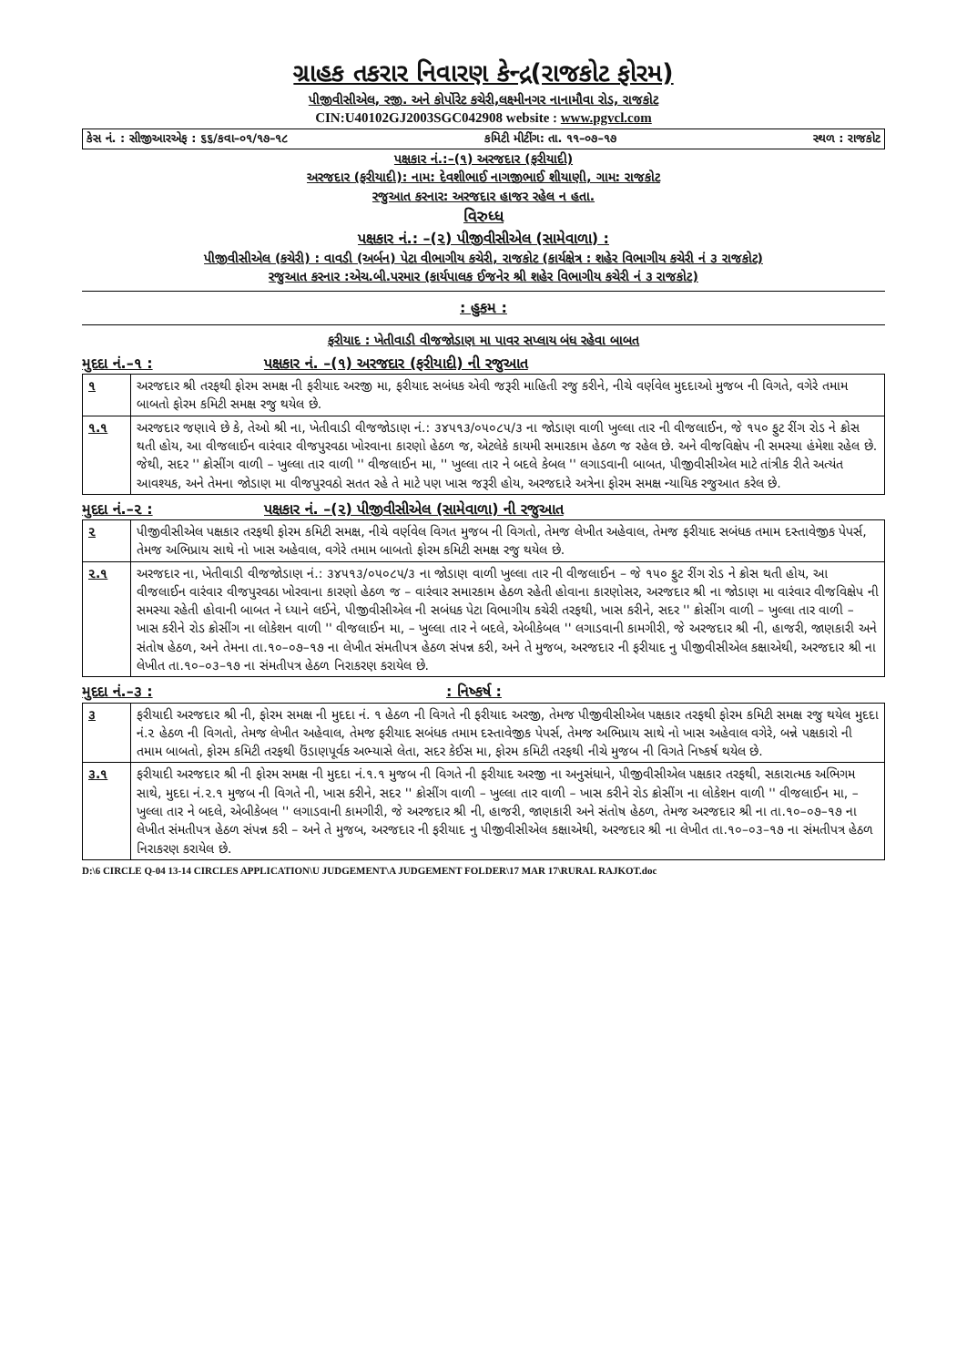ગ્રાહક તકરાર નિવારણ કેન્દ્ર(રાજકોટ ફોરમ)
પીજીવીસીએલ, રજી. અને કોર્પોરેટ કચેરી,લક્ષ્મીનગર નાનામૌવા રોડ, રાજકોટ
CIN:U40102GJ2003SGC042908 website : www.pgvcl.com
કેસ નં. : સીજીઆરએફ : ૬૬/કવા–૦૧/૧૭–૧૮ કમિટી મીટીંગ: તા. ૧૧–૦૭–૧૭ સ્થળ : રાજકોટ
પક્ષકાર નં.:–(૧) અરજદાર (ફરીયાદી)
અરજદાર (ફરીયાદી): નામ: દેવશીભાઈ નાગજીભાઈ શીયાણી, ગામ: રાજકોટ
રજુઆત કરનાર: અરજદાર હાજર રહેલ ન હતા.
વિરુધ્ધ
પક્ષકાર નં.: –(૨) પીજીવીસીએલ (સામેવાળા) :
પીજીવીસીએલ (કચેરી) : વાવડી (અર્બન) પેટા વીભાગીય કચેરી, રાજકોટ (કાર્યક્ષેત્ર : શહેર વિભાગીય કચેરી નં ૩ રાજકોટ)
રજુઆત કરનાર :એચ.બી.પરમાર (કાર્યપાલક ઈજનેર શ્રી શહેર વિભાગીય કચેરી નં ૩ રાજકોટ)
: હુકમ :
ફરીયાદ : ખેતીવાડી વીજજોડાણ મા પાવર સપ્લાય બંધ રહેવા બાબત
મુદદા નં.–૧ : પક્ષકાર નં. –(૧) અરજદાર (ફરીયાદી) ની રજુઆત
| ૧ | અરજદાર શ્રી તરફથી ફોરમ સમક્ષ ની ફરીયાદ અરજી મા, ફરીયાદ સબંધક એવી જરૂરી માહિતી રજુ કરીને, નીચે વર્ણવેલ મુદદાઓ મુજબ ની વિગતે, વગેરે તમામ બાબતો ફોરમ કમિટી સમક્ષ રજુ થયેલ છે. |
| ૧.૧ | અરજદાર જણાવે છે કે, તેઓ શ્રી ના, ખેતીવાડી વીજજોડાણ નં.: ૩૪૫૧૩/૦૫૦૮૫/૩ ના જોડાણ વાળી ખુલ્લા તાર ની વીજલાઈન, જે ૧૫૦ ફુટ રીંગ રોડ ને ક્રોસ થતી હોય, આ વીજલાઈન વારંવાર વીજપુરવઠા ખોરવાના કારણો હેઠળ જ, એટલેકે કાયમી સમારકામ હેઠળ જ રહેલ છે. અને વીજવિક્ષેપ ની સમસ્યા હંમેશા રહેલ છે. જેથી, સદર '' ક્રોસીંગ વાળી – ખુલ્લા તાર વાળી '' વીજલાઈન મા, '' ખુલ્લા તાર ને બદલે કેબલ '' લગાડવાની બાબત, પીજીવીસીએલ માટે તાંત્રીક રીતે અત્યંત આવશ્યક, અને તેમના જોડાણ મા વીજપુરવઠો સતત રહે તે માટે પણ ખાસ જરૂરી હોય, અરજદારે અત્રેના ફોરમ સમક્ષ ન્યાયિક રજુઆત કરેલ છે. |
મુદદા નં.–૨ : પક્ષકાર નં. –(૨) પીજીવીસીએલ (સામેવાળા) ની રજુઆત
| ૨ | પીજીવીસીએલ પક્ષકાર તરફથી ફોરમ કમિટી સમક્ષ, નીચે વર્ણવેલ વિગત મુજબ ની વિગતો, તેમજ લેખીત અહેવાલ, તેમજ ફરીયાદ સબંધક તમામ દસ્તાવેજીક પેપર્સ, તેમજ અભિપ્રાય સાથે નો ખાસ અહેવાલ, વગેરે તમામ બાબતો ફોરમ કમિટી સમક્ષ રજુ થયેલ છે. |
| ૨.૧ | અરજદાર ના, ખેતીવાડી વીજજોડાણ નં.: ૩૪૫૧૩/૦૫૦૮૫/૩ ના જોડાણ વાળી ખુલ્લા તાર ની વીજલાઈન – જે ૧૫૦ ફુટ રીંગ રોડ ને ક્રોસ થતી હોય, આ વીજલાઈન વારંવાર વીજપુરવઠા ખોરવાના કારણો હેઠળ જ – વારંવાર સમારકામ હેઠળ રહેતી હોવાના કારણોસર, અરજદાર શ્રી ના જોડાણ મા વારંવાર વીજવિક્ષેપ ની સમસ્યા રહેતી હોવાની બાબત ને ધ્યાને લઈને, પીજીવીસીએલ ની સબંધક પેટા વિભાગીય કચેરી તરફથી, ખાસ કરીને, સદર '' ક્રોસીંગ વાળી – ખુલ્લા તાર વાળી – ખાસ કરીને રોડ ક્રોસીંગ ના લોકેશન વાળી '' વીજલાઈન મા, – ખુલ્લા તાર ને બદલે, એબીકેબલ '' લગાડવાની કામગીરી, જે અરજદાર શ્રી ની, હાજરી, જાણકારી અને સંતોષ હેઠળ, અને તેમના તા.૧૦–૦૭–૧૭ ના લેખીત સંમતીપત્ર હેઠળ સંપન્ન કરી, અને તે મુજબ, અરજદાર ની ફરીયાદ નુ પીજીવીસીએલ કક્ષાએથી, અરજદાર શ્રી ના લેખીત તા.૧૦–૦૩–૧૭ ના સંમતીપત્ર હેઠળ નિરાકરણ કરાયેલ છે. |
મુદદા નં.–૩ : : નિષ્કર્ષ :
| ૩ | ફરીયાદી અરજદાર શ્રી ની, ફોરમ સમક્ષ ની મુદદા નં. ૧ હેઠળ ની વિગતે ની ફરીયાદ અરજી, તેમજ પીજીવીસીએલ પક્ષકાર તરફથી ફોરમ કમિટી સમક્ષ રજુ થયેલ મુદદા નં.૨ હેઠળ ની વિગતો, તેમજ લેખીત અહેવાલ, તેમજ ફરીયાદ સબંધક તમામ દસ્તાવેજીક પેપર્સ, તેમજ અભિપ્રાય સાથે નો ખાસ અહેવાલ વગેરે, બન્ને પક્ષકારો ની તમામ બાબતો, ફોરમ કમિટી તરફથી ઉંડાણપૂર્વક અભ્યાસે લેતા, સદર કેઈસ મા, ફોરમ કમિટી તરફથી નીચે મુજબ ની વિગતે નિષ્કર્ષ થયેલ છે. |
| ૩.૧ | ફરીયાદી અરજદાર શ્રી ની ફોરમ સમક્ષ ની મુદદા નં.૧.૧ મુજબ ની વિગતે ની ફરીયાદ અરજી ના અનુસંધાને, પીજીવીસીએલ પક્ષકાર તરફથી, સકારાત્મક અભિગમ સાથે, મુદદા નં.૨.૧ મુજબ ની વિગતે ની, ખાસ કરીને, સદર '' ક્રોસીંગ વાળી – ખુલ્લા તાર વાળી – ખાસ કરીને રોડ ક્રોસીંગ ના લોકેશન વાળી '' વીજલાઈન મા, – ખુલ્લા તાર ને બદલે, એબીકેબલ '' લગાડવાની કામગીરી, જે અરજદાર શ્રી ની, હાજરી, જાણકારી અને સંતોષ હેઠળ, તેમજ અરજદાર શ્રી ના તા.૧૦–૦૭–૧૭ ના લેખીત સંમતીપત્ર હેઠળ સંપન્ન કરી – અને તે મુજબ, અરજદાર ની ફરીયાદ નુ પીજીવીસીએલ કક્ષાએથી, અરજદાર શ્રી ના લેખીત તા.૧૦–૦૩–૧૭ ના સંમતીપત્ર હેઠળ નિરાકરણ કરાયેલ છે. |
D:\6 CIRCLE Q-04 13-14 CIRCLES APPLICATION\U JUDGEMENT\A JUDGEMENT FOLDER\17 MAR 17\RURAL RAJKOT.doc